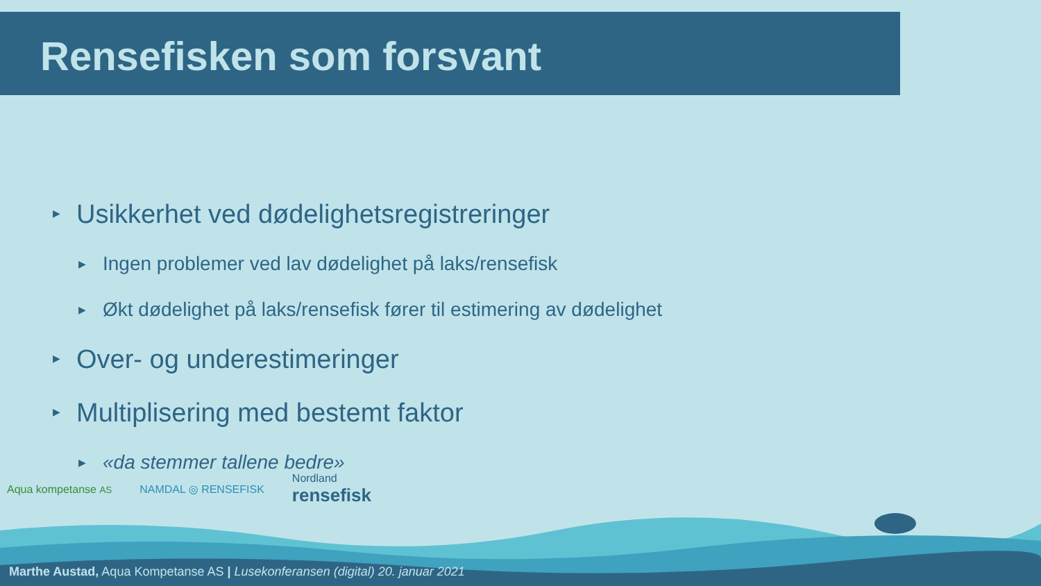Rensefisken som forsvant
▶ Usikkerhet ved dødelighetsregistreringer
▶ Ingen problemer ved lav dødelighet på laks/rensefisk
▶ Økt dødelighet på laks/rensefisk fører til estimering av dødelighet
▶ Over- og underestimeringer
▶ Multiplisering med bestemt faktor
▶ «da stemmer tallene bedre»
Aqua kompetanse AS
NAMDAL ◎ RENSEFISK
Nordland
rensefisk
Marthe Austad, Aqua Kompetanse AS | Lusekonferansen (digital) 20. januar 2021